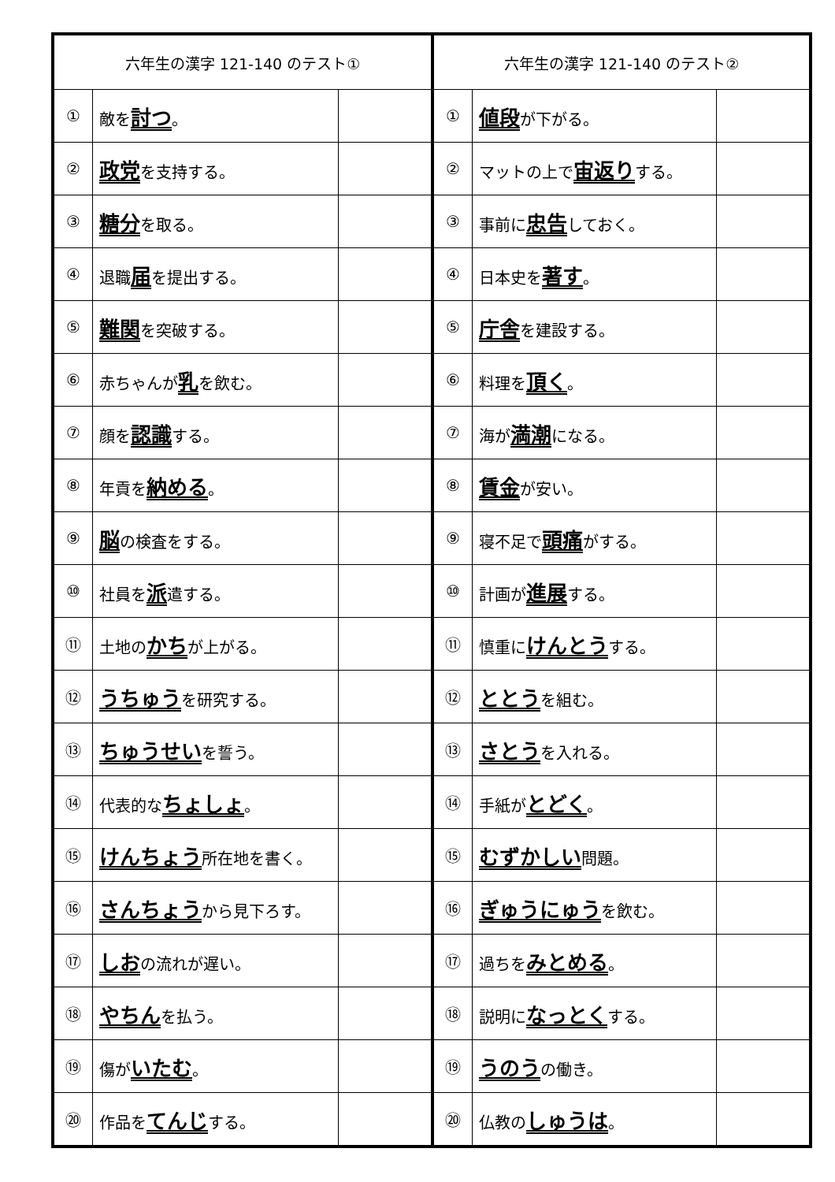| 六年生の漢字 121-140 のテスト① | | |
| --- | --- | --- |
| ① | 敵を 討つ 。 | |
| ② | 政党 を支持する。 | |
| ③ | 糖分 を取る。 | |
| ④ | 退職 届 を提出する。 | |
| ⑤ | 難関 を突破する。 | |
| ⑥ | 赤ちゃんが 乳 を飲む。 | |
| ⑦ | 顔を 認識 する。 | |
| ⑧ | 年貢を 納める 。 | |
| ⑨ | 脳 の検査をする。 | |
| ⑩ | 社員を 派 遣する。 | |
| ⑪ | 土地の かち が上がる。 | |
| ⑫ | うちゅう を研究する。 | |
| ⑬ | ちゅうせい を誓う。 | |
| ⑭ | 代表的な ちょしょ 。 | |
| ⑮ | けんちょう 所在地を書く。 | |
| ⑯ | さんちょう から見下ろす。 | |
| ⑰ | しお の流れが遅い。 | |
| ⑱ | やちん を払う。 | |
| ⑲ | 傷が いたむ 。 | |
| ⑳ | 作品を てんじ する。 | |
| 六年生の漢字 121-140 のテスト② | | |
| --- | --- | --- |
| ① | 値段 が下がる。 | |
| ② | マットの上で 宙返り する。 | |
| ③ | 事前に 忠告 しておく。 | |
| ④ | 日本史を 著す 。 | |
| ⑤ | 庁舎 を建設する。 | |
| ⑥ | 料理を 頂く 。 | |
| ⑦ | 海が 満潮 になる。 | |
| ⑧ | 賃金 が安い。 | |
| ⑨ | 寝不足で 頭痛 がする。 | |
| ⑩ | 計画が 進展 する。 | |
| ⑪ | 慎重に けんとう する。 | |
| ⑫ | ととう を組む。 | |
| ⑬ | さとう を入れる。 | |
| ⑭ | 手紙が とどく 。 | |
| ⑮ | むずかしい 問題。 | |
| ⑯ | ぎゅうにゅう を飲む。 | |
| ⑰ | 過ちを みとめる 。 | |
| ⑱ | 説明に なっとく する。 | |
| ⑲ | うのう の働き。 | |
| ⑳ | 仏教の しゅうは 。 | |